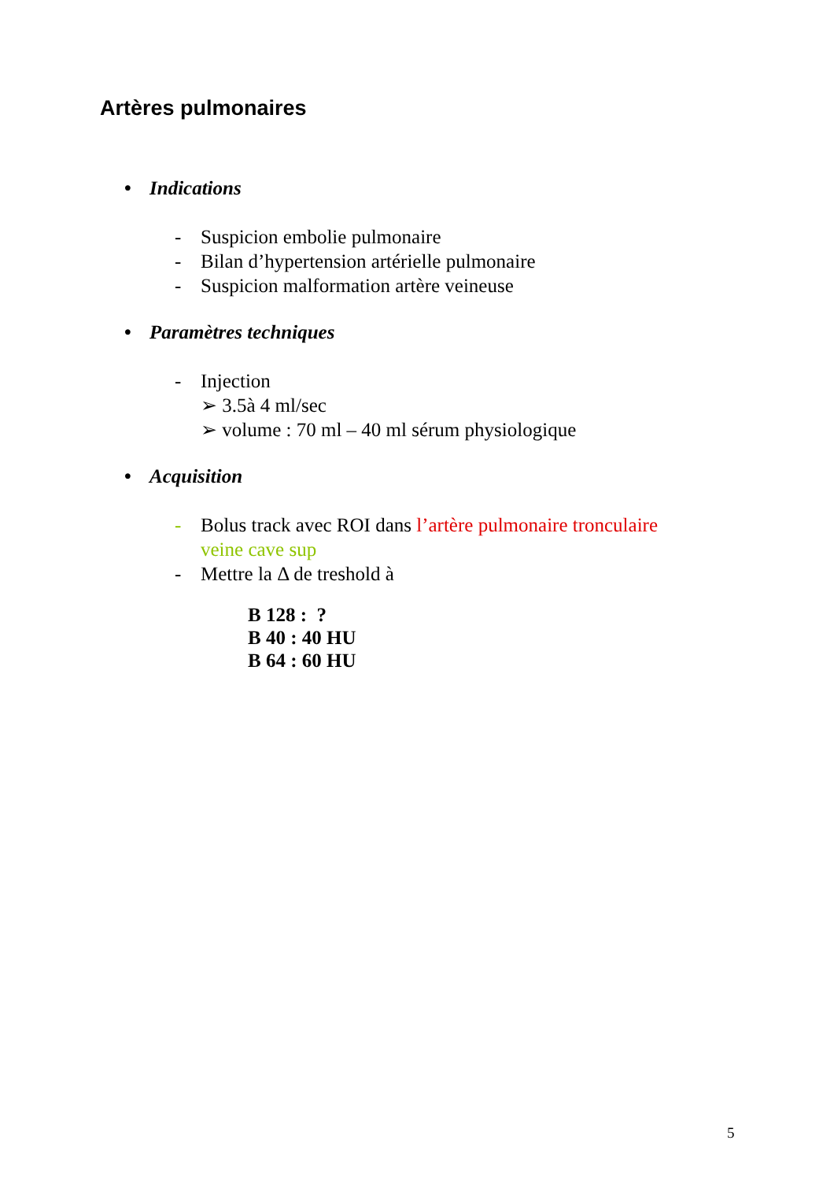Artères pulmonaires
• Indications
- Suspicion embolie pulmonaire
- Bilan d’hypertension artérielle pulmonaire
- Suspicion malformation artère veineuse
• Paramètres techniques
- Injection
➢ 3.5à 4 ml/sec
➢ volume : 70 ml – 40 ml sérum physiologique
• Acquisition
- Bolus track avec ROI dans l’artère pulmonaire tronculaire
veine cave sup
- Mettre la Δ de treshold à
B 128 : ?
B 40 : 40 HU
B 64 : 60 HU
5